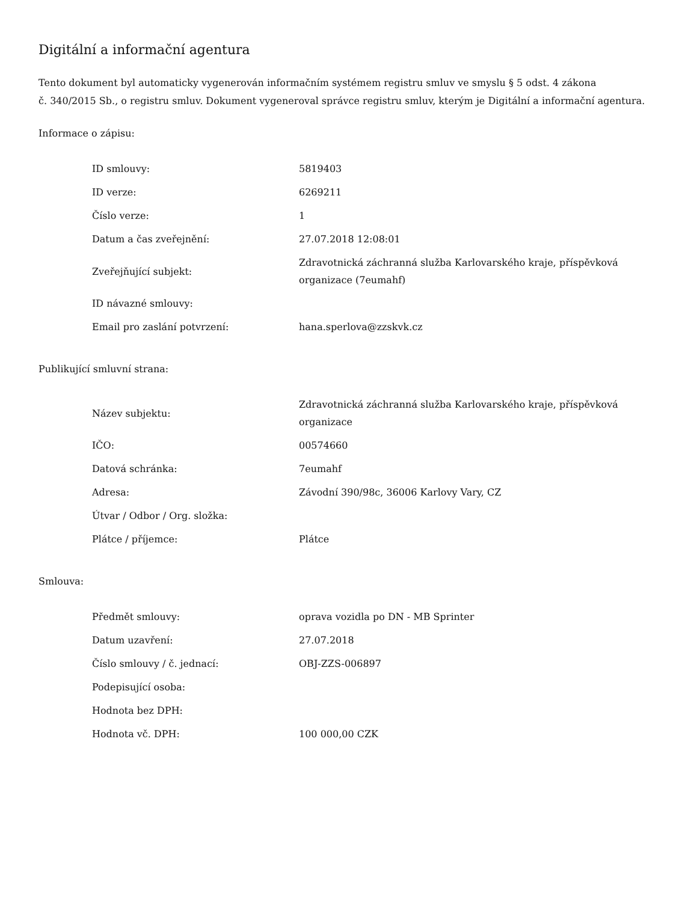Digitální a informační agentura
Tento dokument byl automaticky vygenerován informačním systémem registru smluv ve smyslu § 5 odst. 4 zákona
č. 340/2015 Sb., o registru smluv. Dokument vygeneroval správce registru smluv, kterým je Digitální a informační agentura.
Informace o zápisu:
| ID smlouvy: | 5819403 |
| ID verze: | 6269211 |
| Číslo verze: | 1 |
| Datum a čas zveřejnění: | 27.07.2018 12:08:01 |
| Zveřejňující subjekt: | Zdravotnická záchranná služba Karlovarského kraje, příspěvková organizace (7eumahf) |
| ID návazné smlouvy: | |
| Email pro zaslání potvrzení: | hana.sperlova@zzskvk.cz |
Publikující smluvní strana:
| Název subjektu: | Zdravotnická záchranná služba Karlovarského kraje, příspěvková organizace |
| IČO: | 00574660 |
| Datová schránka: | 7eumahf |
| Adresa: | Závodní 390/98c, 36006 Karlovy Vary, CZ |
| Útvar / Odbor / Org. složka: | |
| Plátce / příjemce: | Plátce |
Smlouva:
| Předmět smlouvy: | oprava vozidla po DN - MB Sprinter |
| Datum uzavření: | 27.07.2018 |
| Číslo smlouvy / č. jednací: | OBJ-ZZS-006897 |
| Podepisující osoba: | |
| Hodnota bez DPH: | |
| Hodnota vč. DPH: | 100 000,00 CZK |